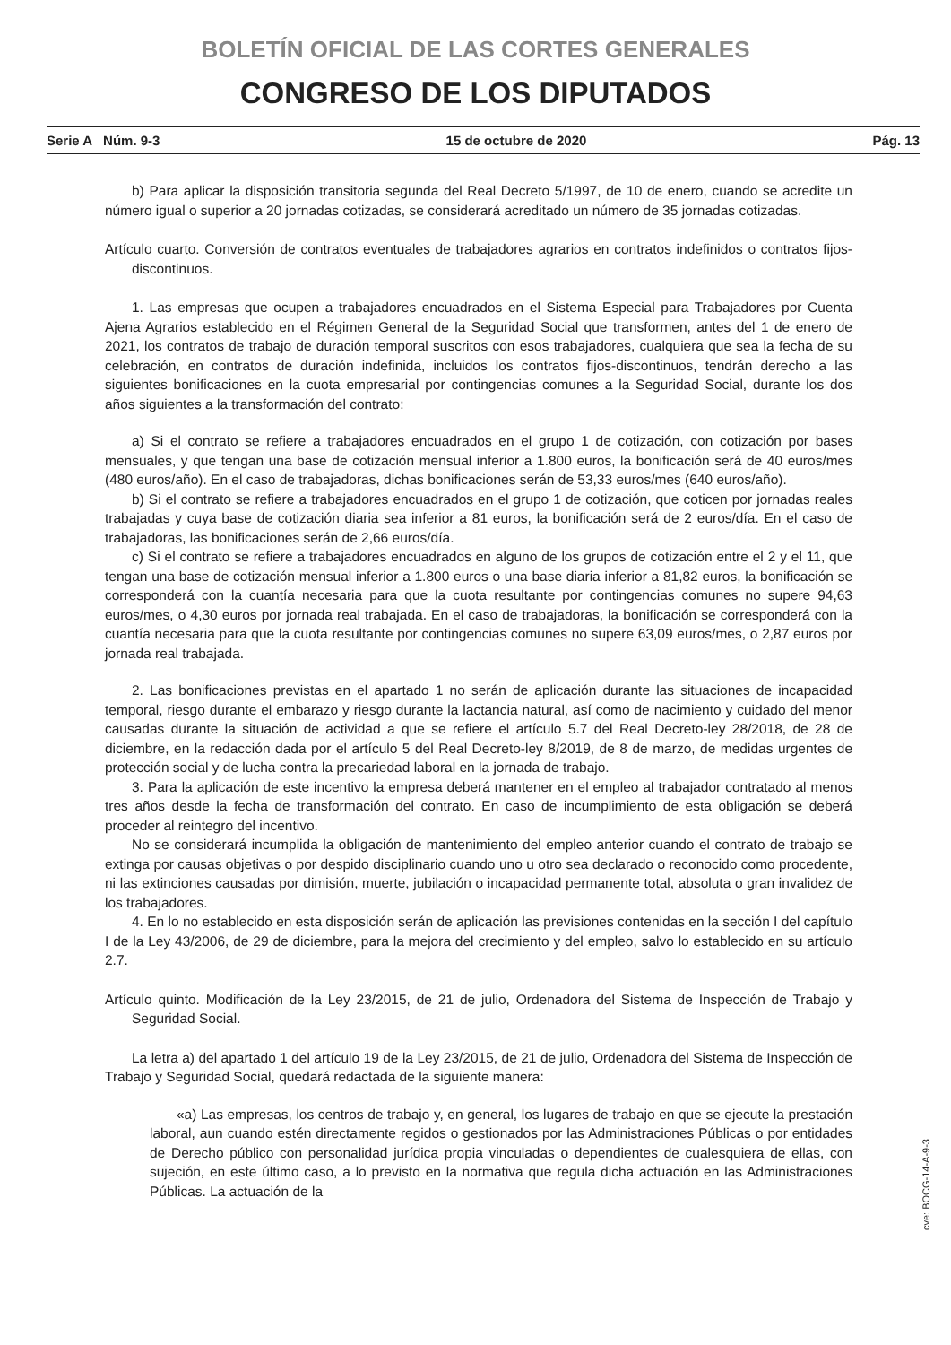BOLETÍN OFICIAL DE LAS CORTES GENERALES
CONGRESO DE LOS DIPUTADOS
Serie A Núm. 9-3 15 de octubre de 2020 Pág. 13
b) Para aplicar la disposición transitoria segunda del Real Decreto 5/1997, de 10 de enero, cuando se acredite un número igual o superior a 20 jornadas cotizadas, se considerará acreditado un número de 35 jornadas cotizadas.
Artículo cuarto. Conversión de contratos eventuales de trabajadores agrarios en contratos indefinidos o contratos fijos-discontinuos.
1. Las empresas que ocupen a trabajadores encuadrados en el Sistema Especial para Trabajadores por Cuenta Ajena Agrarios establecido en el Régimen General de la Seguridad Social que transformen, antes del 1 de enero de 2021, los contratos de trabajo de duración temporal suscritos con esos trabajadores, cualquiera que sea la fecha de su celebración, en contratos de duración indefinida, incluidos los contratos fijos-discontinuos, tendrán derecho a las siguientes bonificaciones en la cuota empresarial por contingencias comunes a la Seguridad Social, durante los dos años siguientes a la transformación del contrato:
a) Si el contrato se refiere a trabajadores encuadrados en el grupo 1 de cotización, con cotización por bases mensuales, y que tengan una base de cotización mensual inferior a 1.800 euros, la bonificación será de 40 euros/mes (480 euros/año). En el caso de trabajadoras, dichas bonificaciones serán de 53,33 euros/mes (640 euros/año).
b) Si el contrato se refiere a trabajadores encuadrados en el grupo 1 de cotización, que coticen por jornadas reales trabajadas y cuya base de cotización diaria sea inferior a 81 euros, la bonificación será de 2 euros/día. En el caso de trabajadoras, las bonificaciones serán de 2,66 euros/día.
c) Si el contrato se refiere a trabajadores encuadrados en alguno de los grupos de cotización entre el 2 y el 11, que tengan una base de cotización mensual inferior a 1.800 euros o una base diaria inferior a 81,82 euros, la bonificación se corresponderá con la cuantía necesaria para que la cuota resultante por contingencias comunes no supere 94,63 euros/mes, o 4,30 euros por jornada real trabajada. En el caso de trabajadoras, la bonificación se corresponderá con la cuantía necesaria para que la cuota resultante por contingencias comunes no supere 63,09 euros/mes, o 2,87 euros por jornada real trabajada.
2. Las bonificaciones previstas en el apartado 1 no serán de aplicación durante las situaciones de incapacidad temporal, riesgo durante el embarazo y riesgo durante la lactancia natural, así como de nacimiento y cuidado del menor causadas durante la situación de actividad a que se refiere el artículo 5.7 del Real Decreto-ley 28/2018, de 28 de diciembre, en la redacción dada por el artículo 5 del Real Decreto-ley 8/2019, de 8 de marzo, de medidas urgentes de protección social y de lucha contra la precariedad laboral en la jornada de trabajo.
3. Para la aplicación de este incentivo la empresa deberá mantener en el empleo al trabajador contratado al menos tres años desde la fecha de transformación del contrato. En caso de incumplimiento de esta obligación se deberá proceder al reintegro del incentivo.
No se considerará incumplida la obligación de mantenimiento del empleo anterior cuando el contrato de trabajo se extinga por causas objetivas o por despido disciplinario cuando uno u otro sea declarado o reconocido como procedente, ni las extinciones causadas por dimisión, muerte, jubilación o incapacidad permanente total, absoluta o gran invalidez de los trabajadores.
4. En lo no establecido en esta disposición serán de aplicación las previsiones contenidas en la sección I del capítulo I de la Ley 43/2006, de 29 de diciembre, para la mejora del crecimiento y del empleo, salvo lo establecido en su artículo 2.7.
Artículo quinto. Modificación de la Ley 23/2015, de 21 de julio, Ordenadora del Sistema de Inspección de Trabajo y Seguridad Social.
La letra a) del apartado 1 del artículo 19 de la Ley 23/2015, de 21 de julio, Ordenadora del Sistema de Inspección de Trabajo y Seguridad Social, quedará redactada de la siguiente manera:
«a) Las empresas, los centros de trabajo y, en general, los lugares de trabajo en que se ejecute la prestación laboral, aun cuando estén directamente regidos o gestionados por las Administraciones Públicas o por entidades de Derecho público con personalidad jurídica propia vinculadas o dependientes de cualesquiera de ellas, con sujeción, en este último caso, a lo previsto en la normativa que regula dicha actuación en las Administraciones Públicas. La actuación de la
cve: BOCG-14-A-9-3